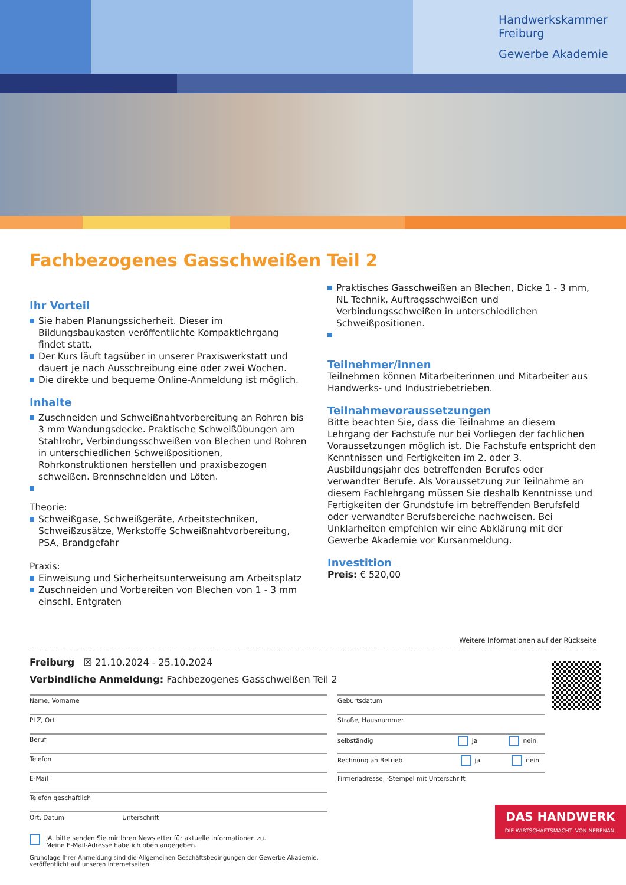Handwerkskammer
Freiburg
Gewerbe Akademie
Fachbezogenes Gasschweißen Teil 2
Ihr Vorteil
Sie haben Planungssicherheit. Dieser im Bildungsbaukasten veröffentlichte Kompaktlehrgang findet statt.
Der Kurs läuft tagsüber in unserer Praxiswerkstatt und dauert je nach Ausschreibung eine oder zwei Wochen.
Die direkte und bequeme Online-Anmeldung ist möglich.
Inhalte
Zuschneiden und Schweißnahtvorbereitung an Rohren bis 3 mm Wandungsdecke. Praktische Schweißübungen am Stahlrohr, Verbindungsschweißen von Blechen und Rohren in unterschiedlichen Schweißpositionen, Rohrkonstruktionen herstellen und praxisbezogen schweißen. Brennschneiden und Löten.
Theorie:
Schweißgase, Schweißgeräte, Arbeitstechniken, Schweißzusätze, Werkstoffe Schweißnahtvorbereitung, PSA, Brandgefahr
Praxis:
Einweisung und Sicherheitsunterweisung am Arbeitsplatz
Zuschneiden und Vorbereiten von Blechen von 1 - 3 mm einschl. Entgraten
Praktisches Gasschweißen an Blechen, Dicke 1 - 3 mm, NL Technik, Auftragsschweißen und Verbindungsschweißen in unterschiedlichen Schweißpositionen.
Teilnehmer/innen
Teilnehmen können Mitarbeiterinnen und Mitarbeiter aus Handwerks- und Industriebetrieben.
Teilnahmevoraussetzungen
Bitte beachten Sie, dass die Teilnahme an diesem Lehrgang der Fachstufe nur bei Vorliegen der fachlichen Voraussetzungen möglich ist. Die Fachstufe entspricht den Kenntnissen und Fertigkeiten im 2. oder 3. Ausbildungsjahr des betreffenden Berufes oder verwandter Berufe. Als Voraussetzung zur Teilnahme an diesem Fachlehrgang müssen Sie deshalb Kenntnisse und Fertigkeiten der Grundstufe im betreffenden Berufsfeld oder verwandter Berufsbereiche nachweisen. Bei Unklarheiten empfehlen wir eine Abklärung mit der Gewerbe Akademie vor Kursanmeldung.
Investition
Preis: € 520,00
Weitere Informationen auf der Rückseite
Freiburg ☒ 21.10.2024 - 25.10.2024
Verbindliche Anmeldung: Fachbezogenes Gasschweißen Teil 2
Name, Vorname
PLZ, Ort
Beruf
Telefon
E-Mail
Telefon geschäftlich
Ort, Datum Unterschrift
Geburtsdatum
Straße, Hausnummer
selbständig ja nein
Rechnung an Betrieb ja nein
Firmenadresse, -Stempel mit Unterschrift
JA, bitte senden Sie mir Ihren Newsletter für aktuelle Informationen zu.
Meine E-Mail-Adresse habe ich oben angegeben.
Grundlage Ihrer Anmeldung sind die Allgemeinen Geschäftsbedingungen der Gewerbe Akademie,
veröffentlicht auf unseren Internetseiten
DAS HANDWERK
DIE WIRTSCHAFTSMACHT. VON NEBENAN.